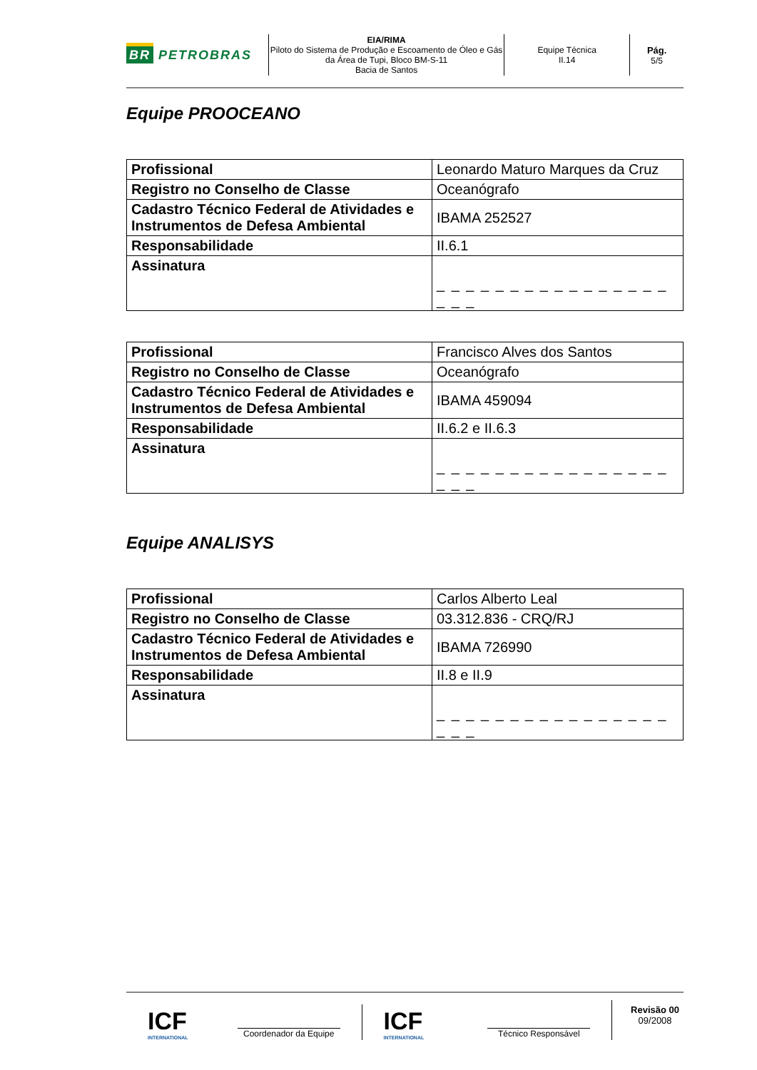BR PETROBRAS
EIA/RIMA
Piloto do Sistema de Produção e Escoamento de Óleo e Gás da Área de Tupi, Bloco BM-S-11
Bacia de Santos
Equipe Técnica
II.14
Pág.
5/5
Equipe PROOCEANO
| Profissional | Leonardo Maturo Marques da Cruz |
| Registro no Conselho de Classe | Oceanógrafo |
| Cadastro Técnico Federal de Atividades e Instrumentos de Defesa Ambiental | IBAMA 252527 |
| Responsabilidade | II.6.1 |
| Assinatura | _ _ _ _ _ _ _ _ _ _ _ _ _ _ _ _ _ _ _ |
| Profissional | Francisco Alves dos Santos |
| Registro no Conselho de Classe | Oceanógrafo |
| Cadastro Técnico Federal de Atividades e Instrumentos de Defesa Ambiental | IBAMA 459094 |
| Responsabilidade | II.6.2 e II.6.3 |
| Assinatura | _ _ _ _ _ _ _ _ _ _ _ _ _ _ _ _ _ _ _ |
Equipe ANALISYS
| Profissional | Carlos Alberto Leal |
| Registro no Conselho de Classe | 03.312.836 - CRQ/RJ |
| Cadastro Técnico Federal de Atividades e Instrumentos de Defesa Ambiental | IBAMA 726990 |
| Responsabilidade | II.8 e II.9 |
| Assinatura | _ _ _ _ _ _ _ _ _ _ _ _ _ _ _ _ _ _ _ |
ICF
INTERNATIONAL
Coordenador da Equipe
ICF
INTERNATIONAL
Técnico Responsável
Revisão 00
09/2008